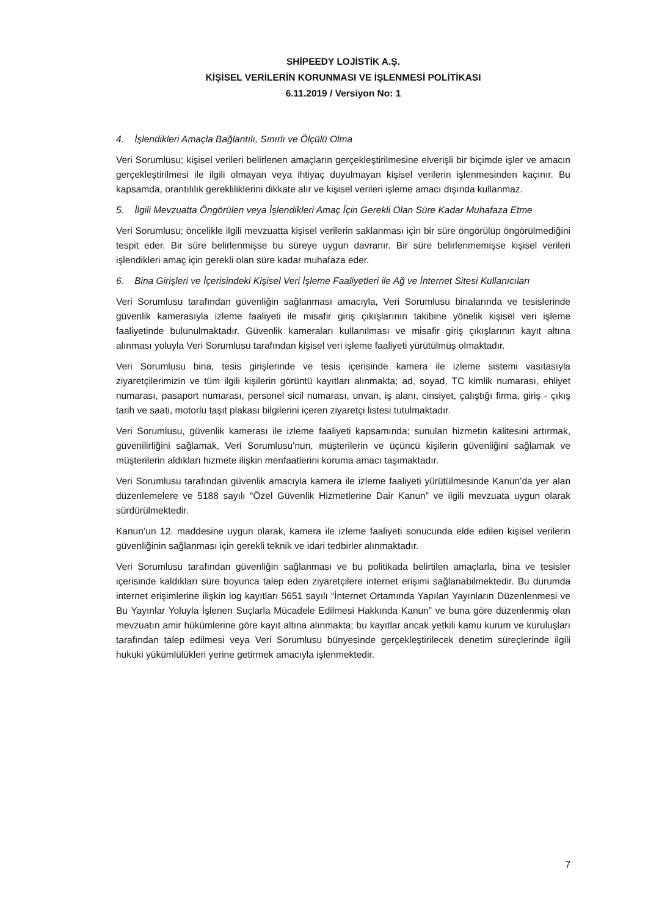SHİPEEDY LOJİSTİK A.Ş.
KİŞİSEL VERİLERİN KORUNMASI VE İŞLENMESİ POLİTİKASI
6.11.2019 / Versiyon No: 1
4. İşlendikleri Amaçla Bağlantılı, Sınırlı ve Ölçülü Olma
Veri Sorumlusu; kişisel verileri belirlenen amaçların gerçekleştirilmesine elverişli bir biçimde işler ve amacın gerçekleştirilmesi ile ilgili olmayan veya ihtiyaç duyulmayan kişisel verilerin işlenmesinden kaçınır. Bu kapsamda, orantılılık gerekliliklerini dikkate alır ve kişisel verileri işleme amacı dışında kullanmaz.
5. İlgili Mevzuatta Öngörülen veya İşlendikleri Amaç İçin Gerekli Olan Süre Kadar Muhafaza Etme
Veri Sorumlusu; öncelikle ilgili mevzuatta kişisel verilerin saklanması için bir süre öngörülüp öngörülmediğini tespit eder. Bir süre belirlenmişse bu süreye uygun davranır. Bir süre belirlenmemişse kişisel verileri işlendikleri amaç için gerekli olan süre kadar muhafaza eder.
6. Bina Girişleri ve İçerisindeki Kişisel Veri İşleme Faaliyetleri ile Ağ ve İnternet Sitesi Kullanıcıları
Veri Sorumlusu tarafından güvenliğin sağlanması amacıyla, Veri Sorumlusu binalarında ve tesislerinde güvenlik kamerasıyla izleme faaliyeti ile misafir giriş çıkışlarının takibine yönelik kişisel veri işleme faaliyetinde bulunulmaktadır. Güvenlik kameraları kullanılması ve misafir giriş çıkışlarının kayıt altına alınması yoluyla Veri Sorumlusu tarafından kişisel veri işleme faaliyeti yürütülmüş olmaktadır.
Veri Sorumlusu bina, tesis girişlerinde ve tesis içerisinde kamera ile izleme sistemi vasıtasıyla ziyaretçilerimizin ve tüm ilgili kişilerin görüntü kayıtları alınmakta; ad, soyad, TC kimlik numarası, ehliyet numarası, pasaport numarası, personel sicil numarası, unvan, iş alanı, cinsiyet, çalıştığı firma, giriş - çıkış tarih ve saati, motorlu taşıt plakası bilgilerini içeren ziyaretçi listesi tutulmaktadır.
Veri Sorumlusu, güvenlik kamerası ile izleme faaliyeti kapsamında; sunulan hizmetin kalitesini artırmak, güvenilirliğini sağlamak, Veri Sorumlusu’nun, müşterilerin ve üçüncü kişilerin güvenliğini sağlamak ve müşterilerin aldıkları hizmete ilişkin menfaatlerini koruma amacı taşımaktadır.
Veri Sorumlusu tarafından güvenlik amacıyla kamera ile izleme faaliyeti yürütülmesinde Kanun’da yer alan düzenlemelere ve 5188 sayılı “Özel Güvenlik Hizmetlerine Dair Kanun” ve ilgili mevzuata uygun olarak sürdürülmektedir.
Kanun’un 12. maddesine uygun olarak, kamera ile izleme faaliyeti sonucunda elde edilen kişisel verilerin güvenliğinin sağlanması için gerekli teknik ve idari tedbirler alınmaktadır.
Veri Sorumlusu tarafından güvenliğin sağlanması ve bu politikada belirtilen amaçlarla, bina ve tesisler içerisinde kaldıkları süre boyunca talep eden ziyaretçilere internet erişimi sağlanabilmektedir. Bu durumda internet erişimlerine ilişkin log kayıtları 5651 sayılı “İnternet Ortamında Yapılan Yayınların Düzenlenmesi ve Bu Yayınlar Yoluyla İşlenen Suçlarla Mücadele Edilmesi Hakkında Kanun” ve buna göre düzenlenmiş olan mevzuatın amir hükümlerine göre kayıt altına alınmakta; bu kayıtlar ancak yetkili kamu kurum ve kuruluşları tarafından talep edilmesi veya Veri Sorumlusu bünyesinde gerçekleştirilecek denetim süreçlerinde ilgili hukuki yükümlülükleri yerine getirmek amacıyla işlenmektedir.
7